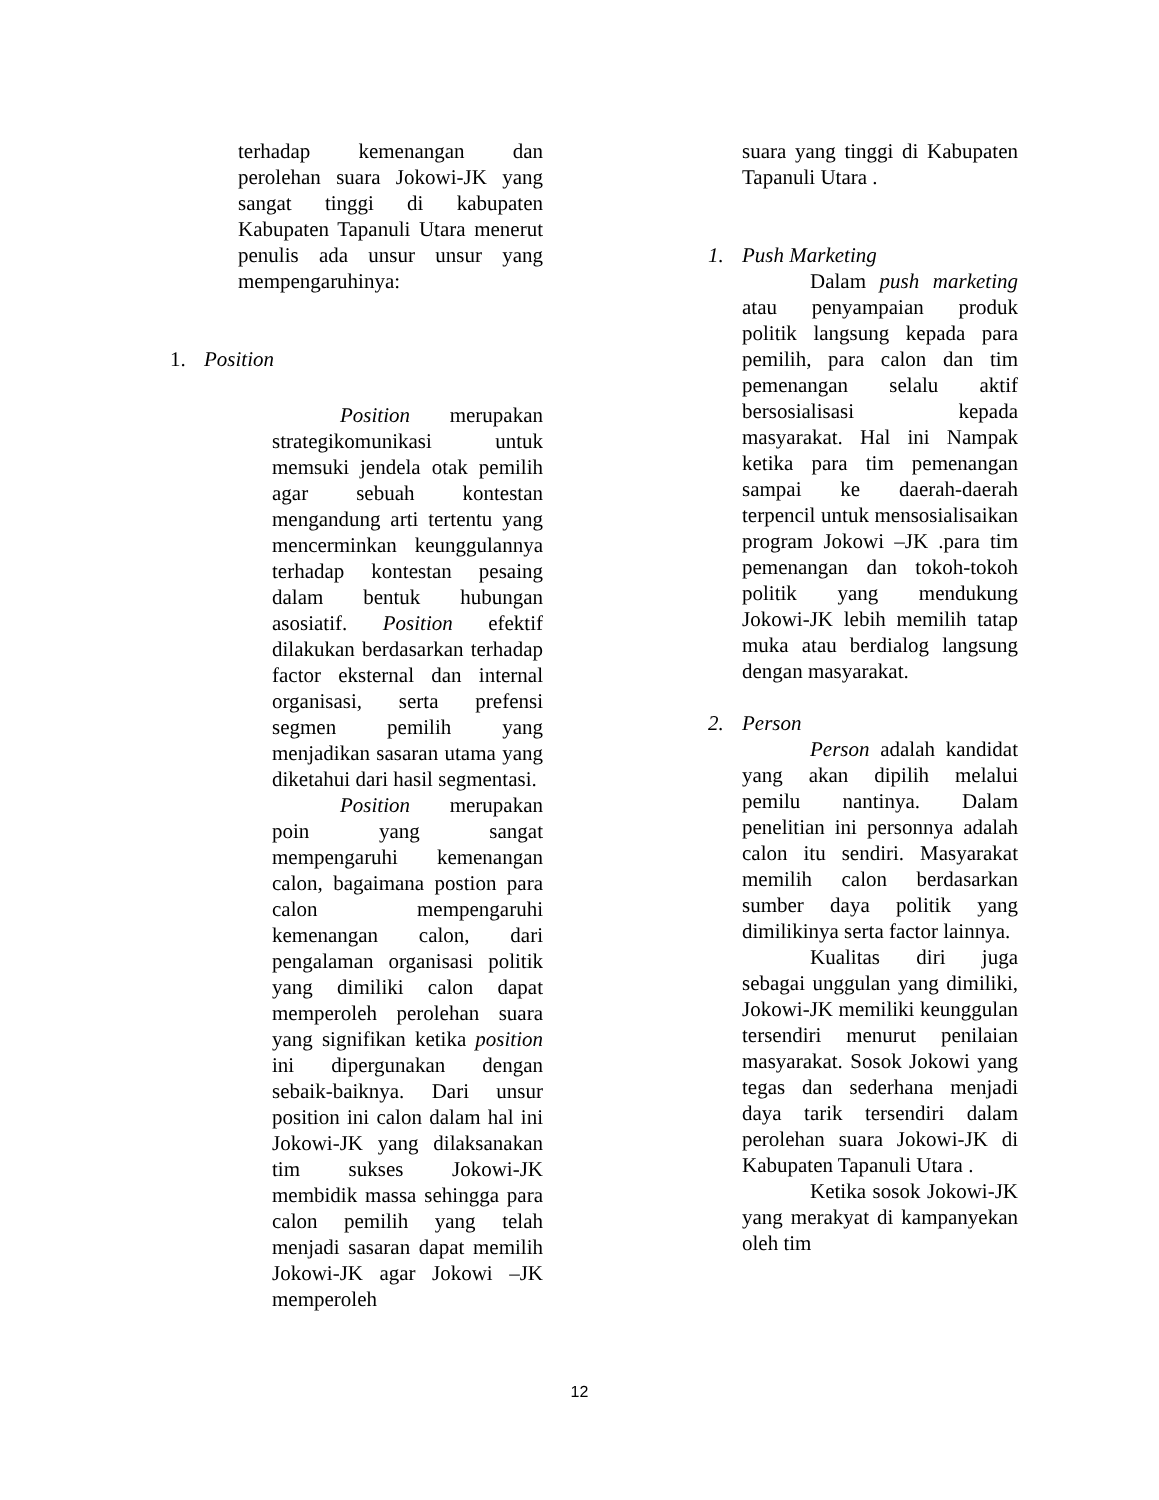terhadap kemenangan dan perolehan suara Jokowi-JK yang sangat tinggi di kabupaten Kabupaten Tapanuli Utara menerut penulis ada unsur unsur yang mempengaruhinya:
1. Position
Position merupakan strategikomunikasi untuk memsuki jendela otak pemilih agar sebuah kontestan mengandung arti tertentu yang mencerminkan keunggulannya terhadap kontestan pesaing dalam bentuk hubungan asosiatif. Position efektif dilakukan berdasarkan terhadap factor eksternal dan internal organisasi, serta prefensi segmen pemilih yang menjadikan sasaran utama yang diketahui dari hasil segmentasi.
Position merupakan poin yang sangat mempengaruhi kemenangan calon, bagaimana postion para calon mempengaruhi kemenangan calon, dari pengalaman organisasi politik yang dimiliki calon dapat memperoleh perolehan suara yang signifikan ketika position ini dipergunakan dengan sebaik-baiknya. Dari unsur position ini calon dalam hal ini Jokowi-JK yang dilaksanakan tim sukses Jokowi-JK membidik massa sehingga para calon pemilih yang telah menjadi sasaran dapat memilih Jokowi-JK agar Jokowi –JK memperoleh
suara yang tinggi di Kabupaten Tapanuli Utara .
1. Push Marketing
Dalam push marketing atau penyampaian produk politik langsung kepada para pemilih, para calon dan tim pemenangan selalu aktif bersosialisasi kepada masyarakat. Hal ini Nampak ketika para tim pemenangan sampai ke daerah-daerah terpencil untuk mensosialisaikan program Jokowi –JK .para tim pemenangan dan tokoh-tokoh politik yang mendukung Jokowi-JK lebih memilih tatap muka atau berdialog langsung dengan masyarakat.
2. Person
Person adalah kandidat yang akan dipilih melalui pemilu nantinya. Dalam penelitian ini personnya adalah calon itu sendiri. Masyarakat memilih calon berdasarkan sumber daya politik yang dimilikinya serta factor lainnya.
Kualitas diri juga sebagai unggulan yang dimiliki, Jokowi-JK memiliki keunggulan tersendiri menurut penilaian masyarakat. Sosok Jokowi yang tegas dan sederhana menjadi daya tarik tersendiri dalam perolehan suara Jokowi-JK di Kabupaten Tapanuli Utara .
Ketika sosok Jokowi-JK yang merakyat di kampanyekan oleh tim
12